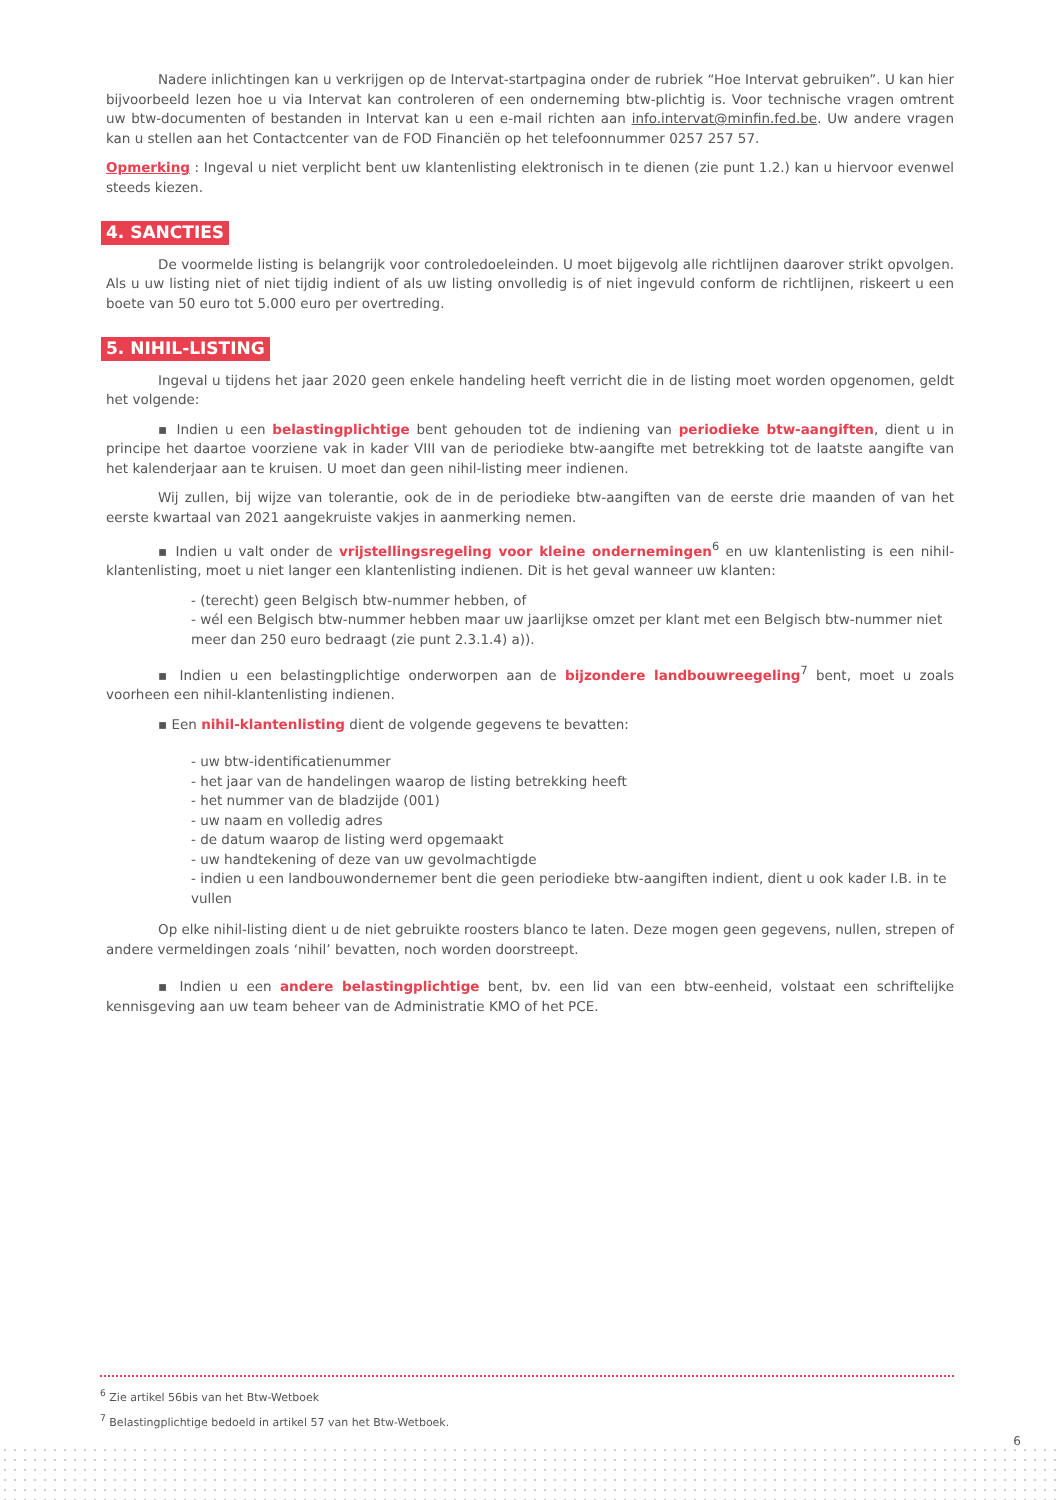Nadere inlichtingen kan u verkrijgen op de Intervat-startpagina onder de rubriek “Hoe Intervat gebruiken”. U kan hier bijvoorbeeld lezen hoe u via Intervat kan controleren of een onderneming btw-plichtig is. Voor technische vragen omtrent uw btw-documenten of bestanden in Intervat kan u een e-mail richten aan info.intervat@minfin.fed.be. Uw andere vragen kan u stellen aan het Contactcenter van de FOD Financiën op het telefoonnummer 0257 257 57.
Opmerking : Ingeval u niet verplicht bent uw klantenlisting elektronisch in te dienen (zie punt 1.2.) kan u hiervoor evenwel steeds kiezen.
4. SANCTIES
De voormelde listing is belangrijk voor controledoeleinden. U moet bijgevolg alle richtlijnen daarover strikt opvolgen. Als u uw listing niet of niet tijdig indient of als uw listing onvolledig is of niet ingevuld conform de richtlijnen, riskeert u een boete van 50 euro tot 5.000 euro per overtreding.
5. NIHIL-LISTING
Ingeval u tijdens het jaar 2020 geen enkele handeling heeft verricht die in de listing moet worden opgenomen, geldt het volgende:
▪ Indien u een belastingplichtige bent gehouden tot de indiening van periodieke btw-aangiften, dient u in principe het daartoe voorziene vak in kader VIII van de periodieke btw-aangifte met betrekking tot de laatste aangifte van het kalenderjaar aan te kruisen. U moet dan geen nihil-listing meer indienen.
Wij zullen, bij wijze van tolerantie, ook de in de periodieke btw-aangiften van de eerste drie maanden of van het eerste kwartaal van 2021 aangekruiste vakjes in aanmerking nemen.
▪ Indien u valt onder de vrijstellingsregeling voor kleine ondernemingen<sup>6</sup> en uw klantenlisting is een nihil-klantenlisting, moet u niet langer een klantenlisting indienen. Dit is het geval wanneer uw klanten:
- (terecht) geen Belgisch btw-nummer hebben, of
- wél een Belgisch btw-nummer hebben maar uw jaarlijkse omzet per klant met een Belgisch btw-nummer niet meer dan 250 euro bedraagt (zie punt 2.3.1.4) a)).
▪ Indien u een belastingplichtige onderworpen aan de bijzondere landbouwreegeling<sup>7</sup> bent, moet u zoals voorheen een nihil-klantenlisting indienen.
▪ Een nihil-klantenlisting dient de volgende gegevens te bevatten:
- uw btw-identificatienummer
- het jaar van de handelingen waarop de listing betrekking heeft
- het nummer van de bladzijde (001)
- uw naam en volledig adres
- de datum waarop de listing werd opgemaakt
- uw handtekening of deze van uw gevolmachtigde
- indien u een landbouwondernemer bent die geen periodieke btw-aangiften indient, dient u ook kader I.B. in te vullen
Op elke nihil-listing dient u de niet gebruikte roosters blanco te laten. Deze mogen geen gegevens, nullen, strepen of andere vermeldingen zoals ‘nihil’ bevatten, noch worden doorstreept.
▪ Indien u een andere belastingplichtige bent, bv. een lid van een btw-eenheid, volstaat een schriftelijke kennisgeving aan uw team beheer van de Administratie KMO of het PCE.
<sup>6</sup> Zie artikel 56bis van het Btw-Wetboek
<sup>7</sup> Belastingplichtige bedoeld in artikel 57 van het Btw-Wetboek.
6